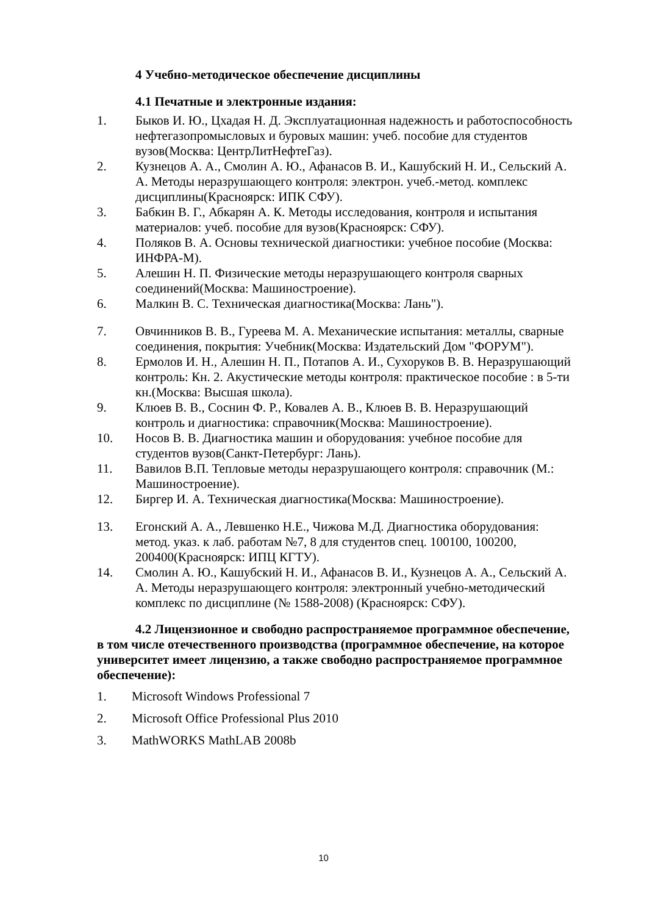4 Учебно-методическое обеспечение дисциплины
4.1 Печатные и электронные издания:
1. Быков И. Ю., Цхадая Н. Д. Эксплуатационная надежность и работоспособность нефтегазопромысловых и буровых машин: учеб. пособие для студентов вузов(Москва: ЦентрЛитНефтеГаз).
2. Кузнецов А. А., Смолин А. Ю., Афанасов В. И., Кашубский Н. И., Сельский А. А. Методы неразрушающего контроля: электрон. учеб.-метод. комплекс дисциплины(Красноярск: ИПК СФУ).
3. Бабкин В. Г., Абкарян А. К. Методы исследования, контроля и испытания материалов: учеб. пособие для вузов(Красноярск: СФУ).
4. Поляков В. А. Основы технической диагностики: учебное пособие (Москва: ИНФРА-М).
5. Алешин Н. П. Физические методы неразрушающего контроля сварных соединений(Москва: Машиностроение).
6. Малкин В. С. Техническая диагностика(Москва: Лань").
7. Овчинников В. В., Гуреева М. А. Механические испытания: металлы, сварные соединения, покрытия: Учебник(Москва: Издательский Дом "ФОРУМ").
8. Ермолов И. Н., Алешин Н. П., Потапов А. И., Сухоруков В. В. Неразрушающий контроль: Кн. 2. Акустические методы контроля: практическое пособие : в 5-ти кн.(Москва: Высшая школа).
9. Клюев В. В., Соснин Ф. Р., Ковалев А. В., Клюев В. В. Неразрушающий контроль и диагностика: справочник(Москва: Машиностроение).
10. Носов В. В. Диагностика машин и оборудования: учебное пособие для студентов вузов(Санкт-Петербург: Лань).
11. Вавилов В.П. Тепловые методы неразрушающего контроля: справочник (М.: Машиностроение).
12. Биргер И. А. Техническая диагностика(Москва: Машиностроение).
13. Егонский А. А., Левшенко Н.Е., Чижова М.Д. Диагностика оборудования: метод. указ. к лаб. работам №7, 8 для студентов спец. 100100, 100200, 200400(Красноярск: ИПЦ КГТУ).
14. Смолин А. Ю., Кашубский Н. И., Афанасов В. И., Кузнецов А. А., Сельский А. А. Методы неразрушающего контроля: электронный учебно-методический комплекс по дисциплине (№ 1588-2008) (Красноярск: СФУ).
4.2 Лицензионное и свободно распространяемое программное обеспечение, в том числе отечественного производства (программное обеспечение, на которое университет имеет лицензию, а также свободно распространяемое программное обеспечение):
1. Microsoft Windows Professional 7
2. Microsoft Office Professional Plus 2010
3. MathWORKS MathLAB 2008b
10